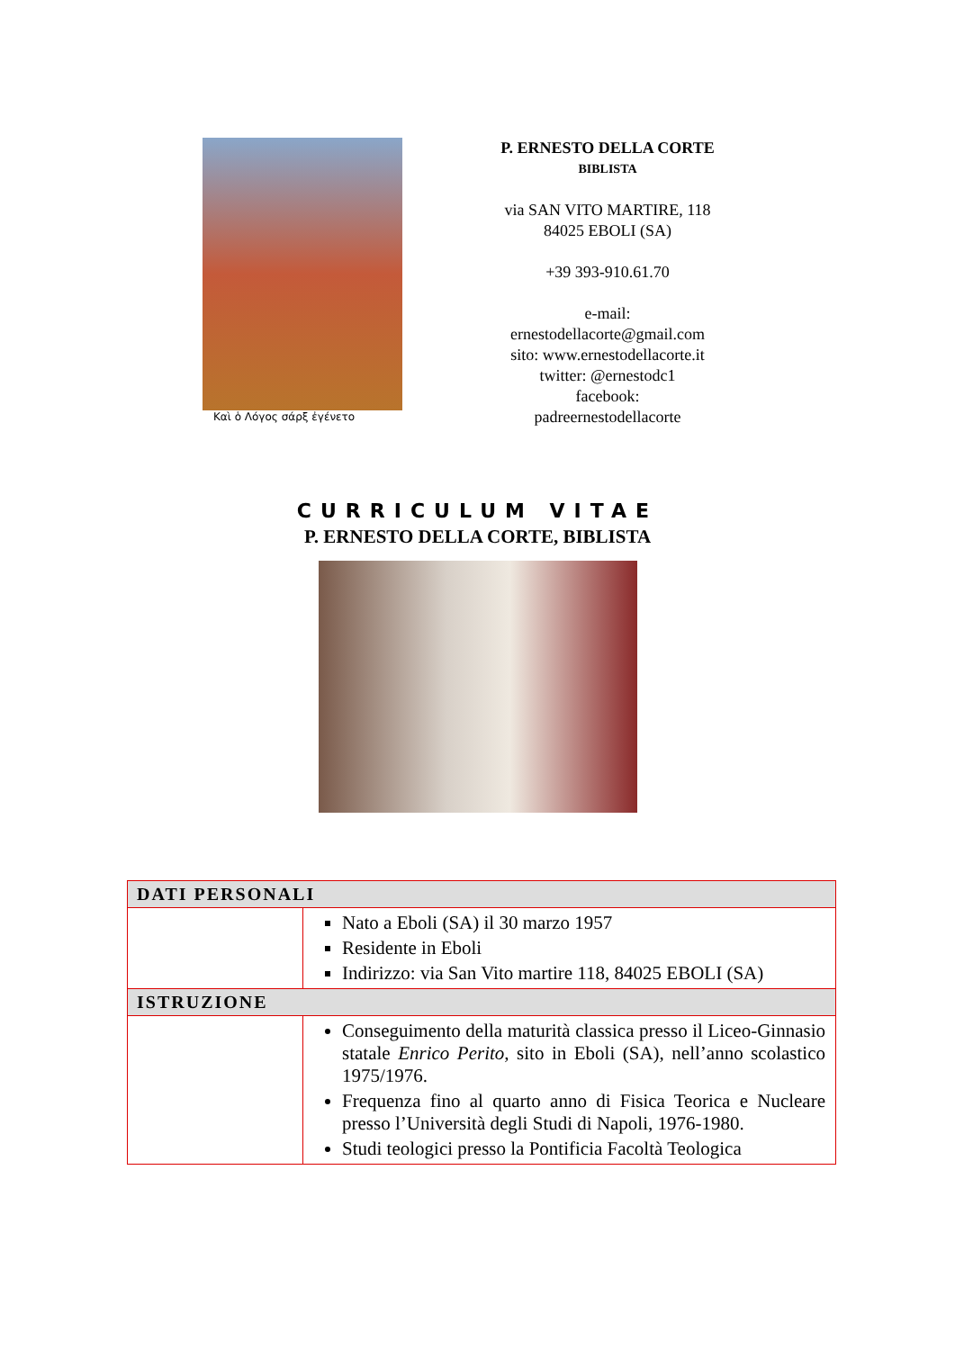Καὶ ὁ Λόγος σάρξ ἐγένετο
P. ERNESTO DELLA CORTE
BIBLISTA
via SAN VITO MARTIRE, 118
84025 EBOLI (SA)
+39 393-910.61.70
e-mail:
ernestodellacorte@gmail.com
sito: www.ernestodellacorte.it
twitter: @ernestodc1
facebook:
padreernestodellacorte
CURRICULUM VITAE
P. ERNESTO DELLA CORTE, BIBLISTA
| DATI PERSONALI | |
| --- | --- |
| | Nato a Eboli (SA) il 30 marzo 1957 Residente in Eboli Indirizzo: via San Vito martire 118, 84025 EBOLI (SA) |
| ISTRUZIONE | |
| | Conseguimento della maturità classica presso il Liceo-Ginnasio statale Enrico Perito , sito in Eboli (SA), nell’anno scolastico 1975/1976. Frequenza fino al quarto anno di Fisica Teorica e Nucleare presso l’Università degli Studi di Napoli, 1976-1980. Studi teologici presso la Pontificia Facoltà Teologica |